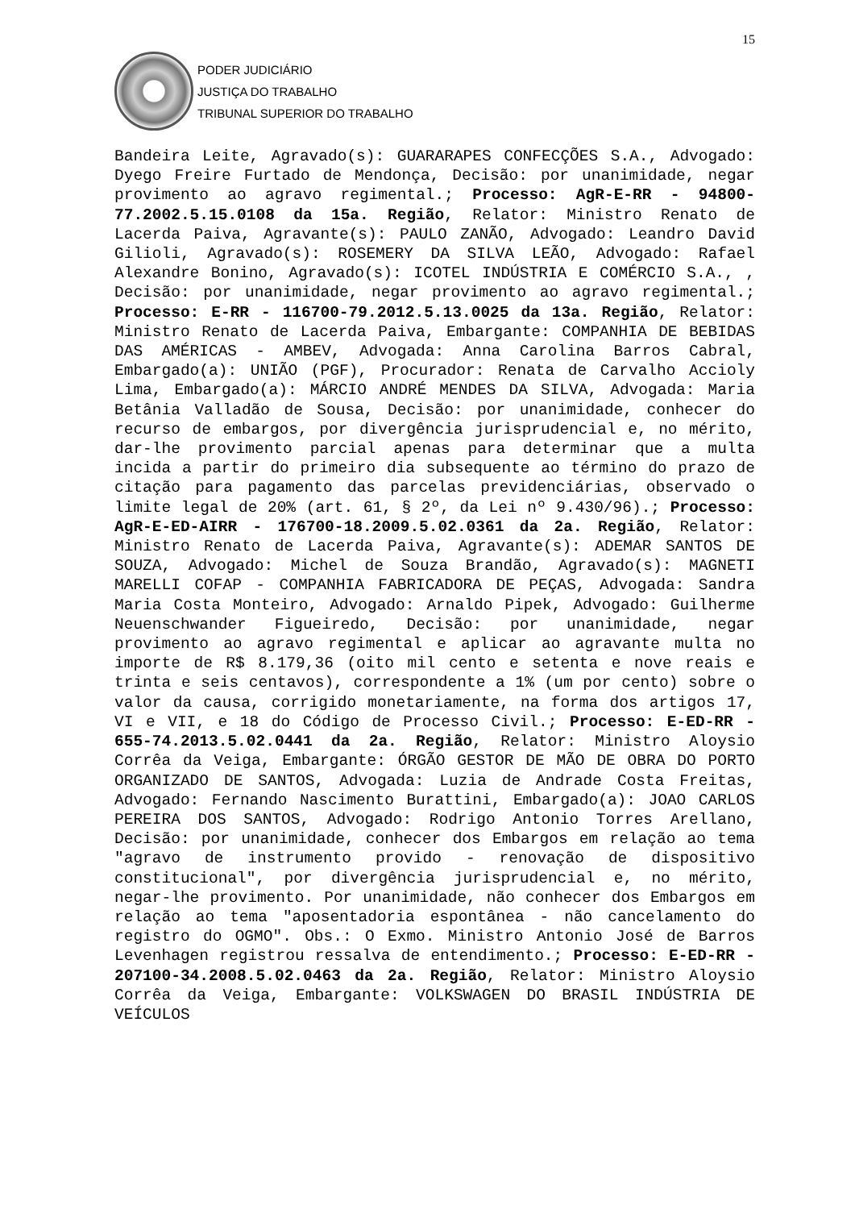15
PODER JUDICIÁRIO
JUSTIÇA DO TRABALHO
TRIBUNAL SUPERIOR DO TRABALHO
Bandeira Leite, Agravado(s): GUARARAPES CONFECÇÕES S.A., Advogado: Dyego Freire Furtado de Mendonça, Decisão: por unanimidade, negar provimento ao agravo regimental.; Processo: AgR-E-RR - 94800-77.2002.5.15.0108 da 15a. Região, Relator: Ministro Renato de Lacerda Paiva, Agravante(s): PAULO ZANÃO, Advogado: Leandro David Gilioli, Agravado(s): ROSEMERY DA SILVA LEÃO, Advogado: Rafael Alexandre Bonino, Agravado(s): ICOTEL INDÚSTRIA E COMÉRCIO S.A., , Decisão: por unanimidade, negar provimento ao agravo regimental.; Processo: E-RR - 116700-79.2012.5.13.0025 da 13a. Região, Relator: Ministro Renato de Lacerda Paiva, Embargante: COMPANHIA DE BEBIDAS DAS AMÉRICAS - AMBEV, Advogada: Anna Carolina Barros Cabral, Embargado(a): UNIÃO (PGF), Procurador: Renata de Carvalho Accioly Lima, Embargado(a): MÁRCIO ANDRÉ MENDES DA SILVA, Advogada: Maria Betânia Valladão de Sousa, Decisão: por unanimidade, conhecer do recurso de embargos, por divergência jurisprudencial e, no mérito, dar-lhe provimento parcial apenas para determinar que a multa incida a partir do primeiro dia subsequente ao término do prazo de citação para pagamento das parcelas previdenciárias, observado o limite legal de 20% (art. 61, § 2º, da Lei nº 9.430/96).; Processo: AgR-E-ED-AIRR - 176700-18.2009.5.02.0361 da 2a. Região, Relator: Ministro Renato de Lacerda Paiva, Agravante(s): ADEMAR SANTOS DE SOUZA, Advogado: Michel de Souza Brandão, Agravado(s): MAGNETI MARELLI COFAP - COMPANHIA FABRICADORA DE PEÇAS, Advogada: Sandra Maria Costa Monteiro, Advogado: Arnaldo Pipek, Advogado: Guilherme Neuenschwander Figueiredo, Decisão: por unanimidade, negar provimento ao agravo regimental e aplicar ao agravante multa no importe de R$ 8.179,36 (oito mil cento e setenta e nove reais e trinta e seis centavos), correspondente a 1% (um por cento) sobre o valor da causa, corrigido monetariamente, na forma dos artigos 17, VI e VII, e 18 do Código de Processo Civil.; Processo: E-ED-RR - 655-74.2013.5.02.0441 da 2a. Região, Relator: Ministro Aloysio Corrêa da Veiga, Embargante: ÓRGÃO GESTOR DE MÃO DE OBRA DO PORTO ORGANIZADO DE SANTOS, Advogada: Luzia de Andrade Costa Freitas, Advogado: Fernando Nascimento Burattini, Embargado(a): JOAO CARLOS PEREIRA DOS SANTOS, Advogado: Rodrigo Antonio Torres Arellano, Decisão: por unanimidade, conhecer dos Embargos em relação ao tema "agravo de instrumento provido - renovação de dispositivo constitucional", por divergência jurisprudencial e, no mérito, negar-lhe provimento. Por unanimidade, não conhecer dos Embargos em relação ao tema "aposentadoria espontânea - não cancelamento do registro do OGMO". Obs.: O Exmo. Ministro Antonio José de Barros Levenhagen registrou ressalva de entendimento.; Processo: E-ED-RR - 207100-34.2008.5.02.0463 da 2a. Região, Relator: Ministro Aloysio Corrêa da Veiga, Embargante: VOLKSWAGEN DO BRASIL INDÚSTRIA DE VEÍCULOS